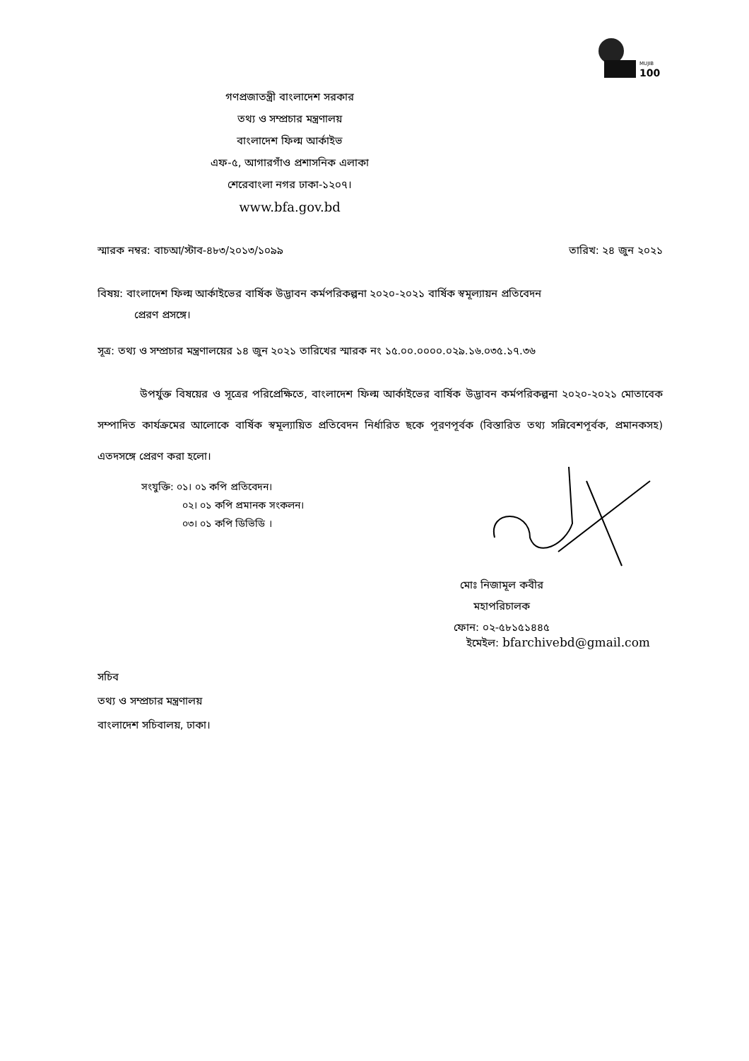100
MUJIB
গণপ্রজাতন্ত্রী বাংলাদেশ সরকার
তথ্য ও সম্প্রচার মন্ত্রণালয়
বাংলাদেশ ফিল্ম আর্কাইভ
এফ-৫, আগারগাঁও প্রশাসনিক এলাকা
শেরেবাংলা নগর ঢাকা-১২০৭।
www.bfa.gov.bd
স্মারক নম্বর: বাচআ/স্টাব-৪৮৩/২০১৩/১০৯৯ তারিখ: ২৪ জুন ২০২১
বিষয়: বাংলাদেশ ফিল্ম আর্কাইভের বার্ষিক উদ্ভাবন কর্মপরিকল্পনা ২০২০-২০২১ বার্ষিক স্বমূল্যায়ন প্রতিবেদন
প্রেরণ প্রসঙ্গে।
সূত্র: তথ্য ও সম্প্রচার মন্ত্রণালয়ের ১৪ জুন ২০২১ তারিখের স্মারক নং ১৫.০০.০০০০.০২৯.১৬.০৩৫.১৭.৩৬
উপর্যুক্ত বিষয়ের ও সূত্রের পরিপ্রেক্ষিতে, বাংলাদেশ ফিল্ম আর্কাইভের বার্ষিক উদ্ভাবন কর্মপরিকল্পনা ২০২০-২০২১ মোতাবেক সম্পাদিত কার্যক্রমের আলোকে বার্ষিক স্বমূল্যায়িত প্রতিবেদন নির্ধারিত ছকে পূরণপূর্বক (বিস্তারিত তথ্য সন্নিবেশপূর্বক, প্রমানকসহ) এতদসঙ্গে প্রেরণ করা হলো।
সংযুক্তি: ০১। ০১ কপি প্রতিবেদন।
০২। ০১ কপি প্রমানক সংকলন।
০৩। ০১ কপি ডিভিডি ।
মোঃ নিজামূল কবীর
মহাপরিচালক
ফোন: ০২-৫৮১৫১৪৪৫
ইমেইল: bfarchivebd@gmail.com
সচিব
তথ্য ও সম্প্রচার মন্ত্রণালয়
বাংলাদেশ সচিবালয়, ঢাকা।